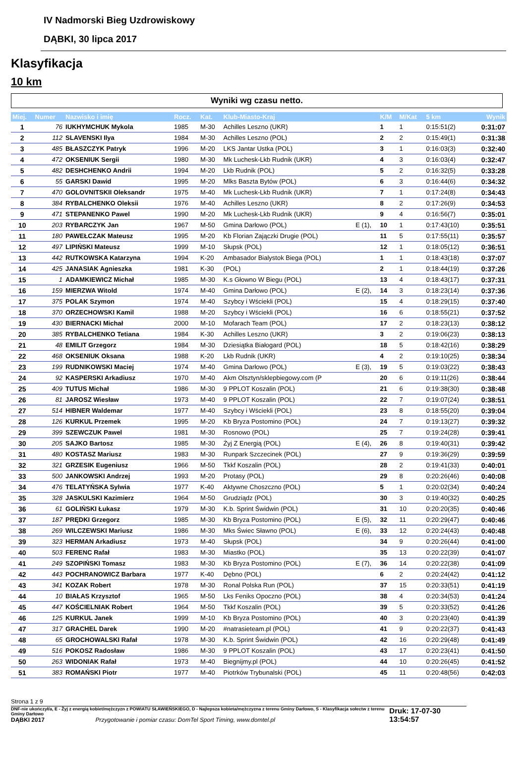IV Nadmorski Bieg Uzdrowiskowy
DĄBKI, 30 lipca 2017
Klasyfikacja
10 km
Wyniki wg czasu netto.
| Miej. | Numer | Nazwisko i imię | Rocz. | Kat. | Klub-Miasto-Kraj | | K/M | M/Kat | 5 km | Wynik |
| --- | --- | --- | --- | --- | --- | --- | --- | --- | --- | --- |
| 1 | 76 | IUKHYMCHUK Mykola | 1985 | M-30 | Achilles Leszno (UKR) | | 1 | 1 | 0:15:51(2) | 0:31:07 |
| 2 | 112 | SLAVENSKI Ilya | 1984 | M-30 | Achilles Leszno (POL) | | 2 | 2 | 0:15:49(1) | 0:31:38 |
| 3 | 485 | BŁASZCZYK Patryk | 1996 | M-20 | LKS Jantar Ustka (POL) | | 3 | 1 | 0:16:03(3) | 0:32:40 |
| 4 | 472 | OKSENIUK Sergii | 1980 | M-30 | Mk Luchesk-Lkb Rudnik (UKR) | | 4 | 3 | 0:16:03(4) | 0:32:47 |
| 5 | 482 | DESHCHENKO Andrii | 1994 | M-20 | Lkb Rudnik (POL) | | 5 | 2 | 0:16:32(5) | 0:33:28 |
| 6 | 55 | GARSKI Dawid | 1995 | M-20 | Mlks Baszta Bytów (POL) | | 6 | 3 | 0:16:44(6) | 0:34:32 |
| 7 | 470 | GOLOVNITSKII Oleksandr | 1975 | M-40 | Mk Luchesk-Lkb Rudnik (UKR) | | 7 | 1 | 0:17:24(8) | 0:34:43 |
| 8 | 384 | RYBALCHENKO Oleksii | 1976 | M-40 | Achilles Leszno (UKR) | | 8 | 2 | 0:17:26(9) | 0:34:53 |
| 9 | 471 | STEPANENKO Pawel | 1990 | M-20 | Mk Luchesk-Lkb Rudnik (UKR) | | 9 | 4 | 0:16:56(7) | 0:35:01 |
| 10 | 203 | RYBARCZYK Jan | 1967 | M-50 | Gmina Darłowo (POL) | E (1), | 10 | 1 | 0:17:43(10) | 0:35:51 |
| 11 | 180 | PAWEŁCZAK Mateusz | 1995 | M-20 | Kb Florian Zajączki Drugie (POL) | | 11 | 5 | 0:17:55(11) | 0:35:57 |
| 12 | 497 | LIPIŃSKI Mateusz | 1999 | M-10 | Słupsk (POL) | | 12 | 1 | 0:18:05(12) | 0:36:51 |
| 13 | 442 | RUTKOWSKA Katarzyna | 1994 | K-20 | Ambasador Bialystok Biega (POL) | | 1 | 1 | 0:18:43(18) | 0:37:07 |
| 14 | 425 | JANASIAK Agnieszka | 1981 | K-30 | (POL) | | 2 | 1 | 0:18:44(19) | 0:37:26 |
| 15 | 1 | ADAMKIEWICZ Michał | 1985 | M-30 | K.s Głowno W Biegu (POL) | | 13 | 4 | 0:18:43(17) | 0:37:31 |
| 16 | 159 | MIERZWA Witold | 1974 | M-40 | Gmina Darłowo (POL) | E (2), | 14 | 3 | 0:18:23(14) | 0:37:36 |
| 17 | 375 | POLAK Szymon | 1974 | M-40 | Szybcy i Wściekli (POL) | | 15 | 4 | 0:18:29(15) | 0:37:40 |
| 18 | 370 | ORZECHOWSKI Kamil | 1988 | M-20 | Szybcy i Wściekli (POL) | | 16 | 6 | 0:18:55(21) | 0:37:52 |
| 19 | 430 | BIERNACKI Michał | 2000 | M-10 | Mofarach Team (POL) | | 17 | 2 | 0:18:23(13) | 0:38:12 |
| 20 | 385 | RYBALCHENKO Tetiana | 1984 | K-30 | Achilles Leszno (UKR) | | 3 | 2 | 0:19:06(23) | 0:38:13 |
| 21 | 48 | EMILIT Grzegorz | 1984 | M-30 | Dziesiątka Białogard (POL) | | 18 | 5 | 0:18:42(16) | 0:38:29 |
| 22 | 468 | OKSENIUK Oksana | 1988 | K-20 | Lkb Rudnik (UKR) | | 4 | 2 | 0:19:10(25) | 0:38:34 |
| 23 | 199 | RUDNIKOWSKI Maciej | 1974 | M-40 | Gmina Darłowo (POL) | E (3), | 19 | 5 | 0:19:03(22) | 0:38:43 |
| 24 | 92 | KASPERSKI Arkadiusz | 1970 | M-40 | Akm Olsztyn/sklepbiegowy.com (P | | 20 | 6 | 0:19:11(26) | 0:38:44 |
| 25 | 409 | TUTUS Michał | 1986 | M-30 | 9 PPLOT Koszalin (POL) | | 21 | 6 | 0:19:38(30) | 0:38:48 |
| 26 | 81 | JAROSZ Wiesław | 1973 | M-40 | 9 PPLOT Koszalin (POL) | | 22 | 7 | 0:19:07(24) | 0:38:51 |
| 27 | 514 | HIBNER Waldemar | 1977 | M-40 | Szybcy i Wściekli (POL) | | 23 | 8 | 0:18:55(20) | 0:39:04 |
| 28 | 126 | KURKUL Przemek | 1995 | M-20 | Kb Bryza Postomino (POL) | | 24 | 7 | 0:19:13(27) | 0:39:32 |
| 29 | 399 | SZEWCZUK Pawel | 1981 | M-30 | Rosnowo (POL) | | 25 | 7 | 0:19:24(28) | 0:39:41 |
| 30 | 205 | SAJKO Bartosz | 1985 | M-30 | Żyj Z Energią (POL) | E (4), | 26 | 8 | 0:19:40(31) | 0:39:42 |
| 31 | 480 | KOSTASZ Mariusz | 1983 | M-30 | Runpark Szczecinek (POL) | | 27 | 9 | 0:19:36(29) | 0:39:59 |
| 32 | 321 | GRZESIK Eugeniusz | 1966 | M-50 | Tkkf Koszalin (POL) | | 28 | 2 | 0:19:41(33) | 0:40:01 |
| 33 | 500 | JANKOWSKI Andrzej | 1993 | M-20 | Protasy (POL) | | 29 | 8 | 0:20:26(46) | 0:40:08 |
| 34 | 476 | TELATYŃSKA Sylwia | 1977 | K-40 | Aktywne Choszczno (POL) | | 5 | 1 | 0:20:02(34) | 0:40:24 |
| 35 | 328 | JASKULSKI Kazimierz | 1964 | M-50 | Grudziądz (POL) | | 30 | 3 | 0:19:40(32) | 0:40:25 |
| 36 | 61 | GOLIŃSKI Łukasz | 1979 | M-30 | K.b. Sprint Świdwin (POL) | | 31 | 10 | 0:20:20(35) | 0:40:46 |
| 37 | 187 | PRĘDKI Grzegorz | 1985 | M-30 | Kb Bryza Postomino (POL) | E (5), | 32 | 11 | 0:20:29(47) | 0:40:46 |
| 38 | 269 | WILCZEWSKI Mariusz | 1986 | M-30 | Mks Świec Sławno (POL) | E (6), | 33 | 12 | 0:20:24(43) | 0:40:48 |
| 39 | 323 | HERMAN Arkadiusz | 1973 | M-40 | Słupsk (POL) | | 34 | 9 | 0:20:26(44) | 0:41:00 |
| 40 | 503 | FERENC Rafał | 1983 | M-30 | Miastko (POL) | | 35 | 13 | 0:20:22(39) | 0:41:07 |
| 41 | 249 | SZOPIŃSKI Tomasz | 1983 | M-30 | Kb Bryza Postomino (POL) | E (7), | 36 | 14 | 0:20:22(38) | 0:41:09 |
| 42 | 443 | POCHRANOWICZ Barbara | 1977 | K-40 | Dębno (POL) | | 6 | 2 | 0:20:24(42) | 0:41:12 |
| 43 | 341 | KOZAK Robert | 1978 | M-30 | Ronal Polska Run (POL) | | 37 | 15 | 0:20:33(51) | 0:41:19 |
| 44 | 10 | BIAŁAS Krzysztof | 1965 | M-50 | Lks Feniks Opoczno (POL) | | 38 | 4 | 0:20:34(53) | 0:41:24 |
| 45 | 447 | KOŚCIELNIAK Robert | 1964 | M-50 | Tkkf Koszalin (POL) | | 39 | 5 | 0:20:33(52) | 0:41:26 |
| 46 | 125 | KURKUL Janek | 1999 | M-10 | Kb Bryza Postomino (POL) | | 40 | 3 | 0:20:23(40) | 0:41:39 |
| 47 | 317 | GRACHEL Darek | 1990 | M-20 | #natrasieteam.pl (POL) | | 41 | 9 | 0:20:22(37) | 0:41:43 |
| 48 | 65 | GROCHOWALSKI Rafał | 1978 | M-30 | K.b. Sprint Świdwin (POL) | | 42 | 16 | 0:20:29(48) | 0:41:49 |
| 49 | 516 | POKOSZ Radosław | 1986 | M-30 | 9 PPLOT Koszalin (POL) | | 43 | 17 | 0:20:23(41) | 0:41:50 |
| 50 | 263 | WIDONIAK Rafał | 1973 | M-40 | Biegnijmy.pl (POL) | | 44 | 10 | 0:20:26(45) | 0:41:52 |
| 51 | 383 | ROMAŃSKI Piotr | 1977 | M-40 | Piotrków Trybunalski (POL) | | 45 | 11 | 0:20:48(56) | 0:42:03 |
Strona 1 z 9
DNF-nie ukończył/a, E - Żyj z energią kobiet/mężczyzn z POWIATU SŁAWIEŃSKIEGO, D - Najlepsza kobieta/mężczyzna z terenu Gminy Darłowo, S - Klasyfikacja sołectw z terenu Gminy Darłowo
DĄBKI 2017 Przygotowanie i pomiar czasu: DomTel Sport Timing, www.domtel.pl
Druk: 17-07-30 13:54:57